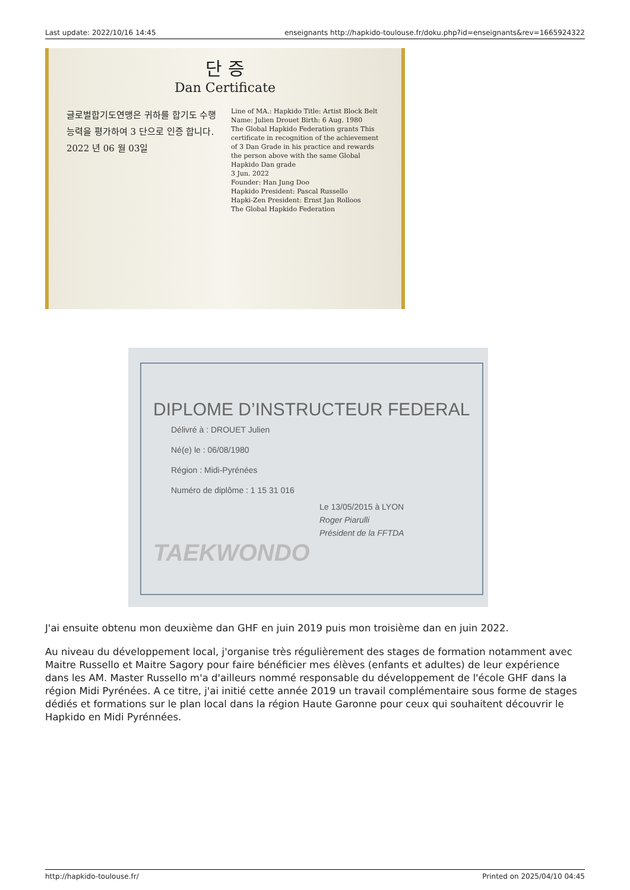Last update: 2022/10/16 14:45 enseignants http://hapkido-toulouse.fr/doku.php?id=enseignants&rev=1665924322
단 증
Dan Certificate
글로벌합기도연맹은 귀하를 합기도 수행 능력을 평가하여 3 단으로 인증 합니다.
2022 년 06 월 03일
Line of MA.: Hapkido Title: Artist Block Belt
Name: Julien Drouet Birth: 6 Aug. 1980
The Global Hapkido Federation grants This certificate in recognition of the achievement of 3 Dan Grade in his practice and rewards the person above with the same Global Hapkido Dan grade
3 Jun. 2022
Founder: Han Jung Doo
Hapkido President: Pascal Russello
Hapki-Zen President: Ernst Jan Rolloos
The Global Hapkido Federation
DIPLOME D’INSTRUCTEUR FEDERAL
Délivré à : DROUET Julien
Né(e) le : 06/08/1980
Région : Midi-Pyrénées
Numéro de diplôme : 1 15 31 016
Le 13/05/2015 à LYON
Roger Piarulli
Président de la FFTDA
TAEKWONDO
J'ai ensuite obtenu mon deuxième dan GHF en juin 2019 puis mon troisième dan en juin 2022.
Au niveau du développement local, j'organise très régulièrement des stages de formation notamment avec Maitre Russello et Maitre Sagory pour faire bénéficier mes élèves (enfants et adultes) de leur expérience dans les AM. Master Russello m'a d'ailleurs nommé responsable du développement de l'école GHF dans la région Midi Pyrénées. A ce titre, j'ai initié cette année 2019 un travail complémentaire sous forme de stages dédiés et formations sur le plan local dans la région Haute Garonne pour ceux qui souhaitent découvrir le Hapkido en Midi Pyrénnées.
http://hapkido-toulouse.fr/ Printed on 2025/04/10 04:45